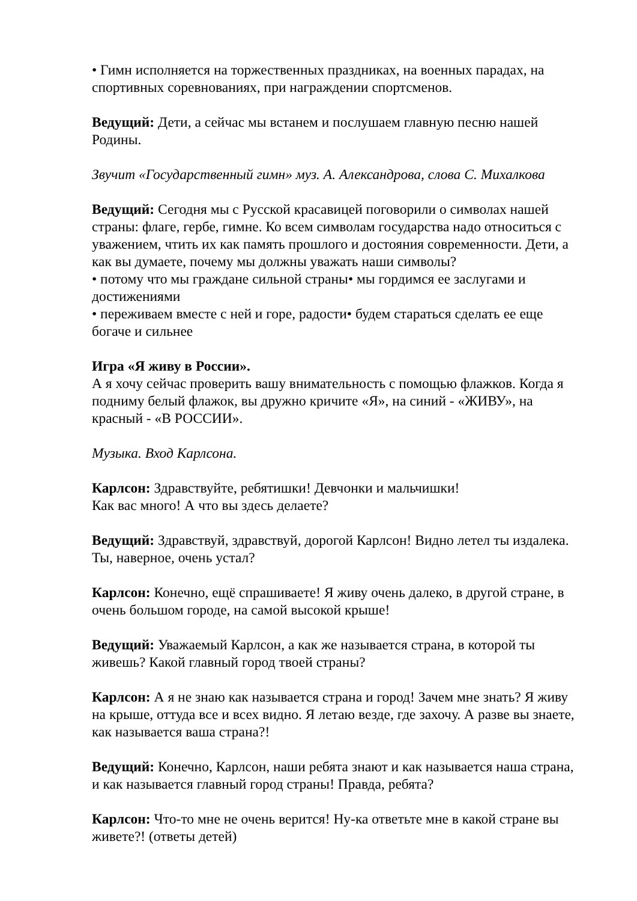• Гимн исполняется на торжественных праздниках, на военных парадах, на спортивных соревнованиях, при награждении спортсменов.
Ведущий: Дети, а сейчас мы встанем и послушаем главную песню нашей Родины.
Звучит «Государственный гимн» муз. А. Александрова, слова С. Михалкова
Ведущий: Сегодня мы с Русской красавицей поговорили о символах нашей страны: флаге, гербе, гимне. Ко всем символам государства надо относиться с уважением, чтить их как память прошлого и достояния современности. Дети, а как вы думаете, почему мы должны уважать наши символы?
• потому что мы граждане сильной страны• мы гордимся ее заслугами и достижениями
• переживаем вместе с ней и горе, радости• будем стараться сделать ее еще богаче и сильнее
Игра «Я живу в России».
А я хочу сейчас проверить вашу внимательность с помощью флажков. Когда я подниму белый флажок, вы дружно кричите «Я», на синий - «ЖИВУ», на красный - «В РОССИИ».
Музыка. Вход Карлсона.
Карлсон: Здравствуйте, ребятишки! Девчонки и мальчишки!
Как вас много! А что вы здесь делаете?
Ведущий: Здравствуй, здравствуй, дорогой Карлсон! Видно летел ты издалека. Ты, наверное, очень устал?
Карлсон: Конечно, ещё спрашиваете! Я живу очень далеко, в другой стране, в очень большом городе, на самой высокой крыше!
Ведущий: Уважаемый Карлсон, а как же называется страна, в которой ты живешь? Какой главный город твоей страны?
Карлсон: А я не знаю как называется страна и город! Зачем мне знать? Я живу на крыше, оттуда все и всех видно. Я летаю везде, где захочу. А разве вы знаете, как называется ваша страна?!
Ведущий: Конечно, Карлсон, наши ребята знают и как называется наша страна, и как называется главный город страны! Правда, ребята?
Карлсон: Что-то мне не очень верится! Ну-ка ответьте мне в какой стране вы живете?! (ответы детей)